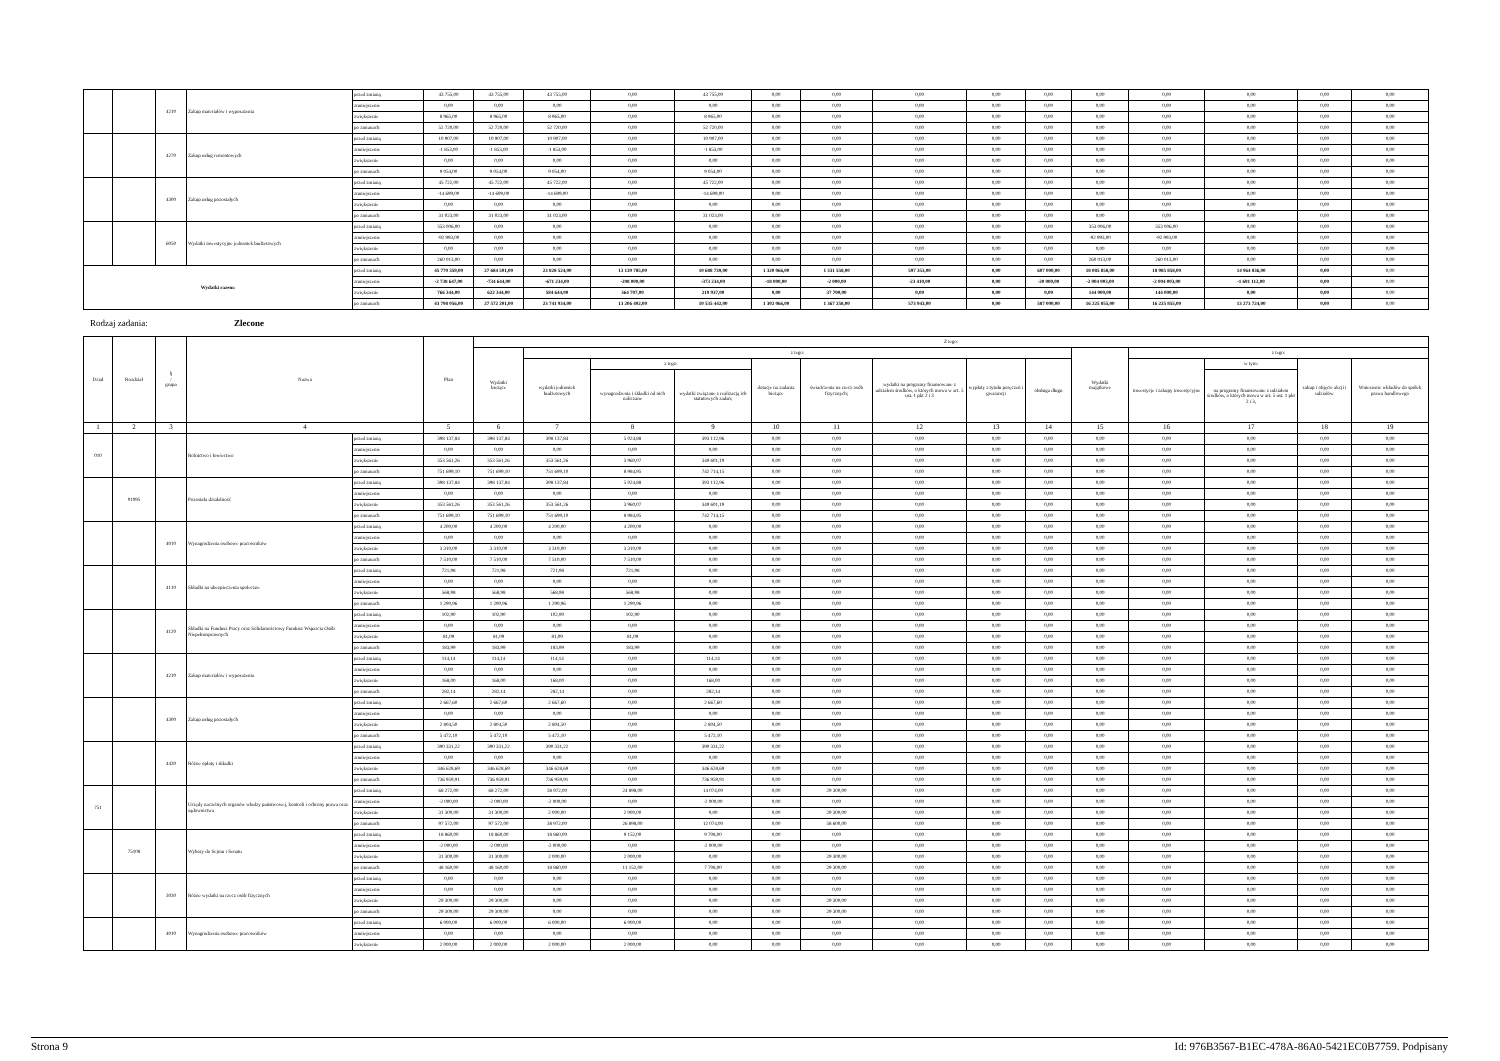| | | 4210 | Zakup materiałów i wyposażenia | przed zmianą | 43 755,00 | 43 755,00 | 43 755,00 | 0,00 | 43 755,00 | 0,00 | 0,00 | 0,00 | 0,00 | 0,00 | 0,00 | 0,00 | 0,00 | 0,00 | 0,00 |
| | | | | zmniejszenie | 0,00 | 0,00 | 0,00 | 0,00 | 0,00 | 0,00 | 0,00 | 0,00 | 0,00 | 0,00 | 0,00 | 0,00 | 0,00 | 0,00 | 0,00 |
| | | | | zwiększenie | 8 965,00 | 8 965,00 | 8 965,00 | 0,00 | 8 965,00 | 0,00 | 0,00 | 0,00 | 0,00 | 0,00 | 0,00 | 0,00 | 0,00 | 0,00 | 0,00 |
| | | | | po zmianach | 52 720,00 | 52 720,00 | 52 720,00 | 0,00 | 52 720,00 | 0,00 | 0,00 | 0,00 | 0,00 | 0,00 | 0,00 | 0,00 | 0,00 | 0,00 | 0,00 |
| | | 4270 | Zakup usług remontowych | przed zmianą | 10 907,00 | 10 907,00 | 10 907,00 | 0,00 | 10 907,00 | 0,00 | 0,00 | 0,00 | 0,00 | 0,00 | 0,00 | 0,00 | 0,00 | 0,00 | 0,00 |
| | | | | zmniejszenie | -1 853,00 | -1 853,00 | -1 853,00 | 0,00 | -1 853,00 | 0,00 | 0,00 | 0,00 | 0,00 | 0,00 | 0,00 | 0,00 | 0,00 | 0,00 | 0,00 |
| | | | | zwiększenie | 0,00 | 0,00 | 0,00 | 0,00 | 0,00 | 0,00 | 0,00 | 0,00 | 0,00 | 0,00 | 0,00 | 0,00 | 0,00 | 0,00 | 0,00 |
| | | | | po zmianach | 9 054,00 | 9 054,00 | 9 054,00 | 0,00 | 9 054,00 | 0,00 | 0,00 | 0,00 | 0,00 | 0,00 | 0,00 | 0,00 | 0,00 | 0,00 | 0,00 |
| | | 4300 | Zakup usług pozostałych | przed zmianą | 45 722,00 | 45 722,00 | 45 722,00 | 0,00 | 45 722,00 | 0,00 | 0,00 | 0,00 | 0,00 | 0,00 | 0,00 | 0,00 | 0,00 | 0,00 | 0,00 |
| | | | | zmniejszenie | -14 699,00 | -14 699,00 | -14 699,00 | 0,00 | -14 699,00 | 0,00 | 0,00 | 0,00 | 0,00 | 0,00 | 0,00 | 0,00 | 0,00 | 0,00 | 0,00 |
| | | | | zwiększenie | 0,00 | 0,00 | 0,00 | 0,00 | 0,00 | 0,00 | 0,00 | 0,00 | 0,00 | 0,00 | 0,00 | 0,00 | 0,00 | 0,00 | 0,00 |
| | | | | po zmianach | 31 023,00 | 31 023,00 | 31 023,00 | 0,00 | 31 023,00 | 0,00 | 0,00 | 0,00 | 0,00 | 0,00 | 0,00 | 0,00 | 0,00 | 0,00 | 0,00 |
| | | 6050 | Wydatki inwestycyjne jednostek budżetowych | przed zmianą | 353 006,00 | 0,00 | 0,00 | 0,00 | 0,00 | 0,00 | 0,00 | 0,00 | 0,00 | 0,00 | 353 006,00 | 353 006,00 | 0,00 | 0,00 | 0,00 |
| | | | | zmniejszenie | -92 993,00 | 0,00 | 0,00 | 0,00 | 0,00 | 0,00 | 0,00 | 0,00 | 0,00 | 0,00 | -92 993,00 | -92 993,00 | 0,00 | 0,00 | 0,00 |
| | | | | zwiększenie | 0,00 | 0,00 | 0,00 | 0,00 | 0,00 | 0,00 | 0,00 | 0,00 | 0,00 | 0,00 | 0,00 | 0,00 | 0,00 | 0,00 | 0,00 |
| | | | | po zmianach | 260 013,00 | 0,00 | 0,00 | 0,00 | 0,00 | 0,00 | 0,00 | 0,00 | 0,00 | 0,00 | 260 013,00 | 260 013,00 | 0,00 | 0,00 | 0,00 |
| Wydatki razem: | | | | przed zmianą | 45 770 359,00 | 27 684 501,00 | 23 828 524,00 | 13 139 785,00 | 10 688 739,00 | 1 320 066,00 | 1 331 558,00 | 597 353,00 | 0,00 | 607 000,00 | 18 085 858,00 | 18 085 858,00 | 14 964 836,00 | 0,00 | 0,00 |
| | | | | zmniejszenie | -2 738 647,00 | -734 644,00 | -671 234,00 | -298 000,00 | -373 234,00 | -18 000,00 | -2 000,00 | -23 410,00 | 0,00 | -20 000,00 | -2 004 003,00 | -2 004 003,00 | -1 691 112,00 | 0,00 | 0,00 |
| | | | | zwiększenie | 766 344,00 | 622 344,00 | 584 644,00 | 364 707,00 | 219 937,00 | 0,00 | 37 700,00 | 0,00 | 0,00 | 0,00 | 144 000,00 | 144 000,00 | 0,00 | 0,00 | 0,00 |
| | | | | po zmianach | 43 798 056,00 | 27 572 201,00 | 23 741 934,00 | 13 206 492,00 | 10 535 442,00 | 1 302 066,00 | 1 367 258,00 | 573 943,00 | 0,00 | 587 000,00 | 16 225 855,00 | 16 225 855,00 | 13 273 724,00 | 0,00 | 0,00 |
Rodzaj zadania: Zlecone
| Dział | Rozdział | § / grupa | Nazwa | | Plan | Z tego: | | | | | | | | | | | | | |
| --- | --- | --- | --- | --- | --- | --- | --- | --- | --- | --- | --- | --- | --- | --- | --- | --- | --- | --- | --- |
| | | | | | | Wydatki bieżące | z tego: | | | | | | | | Wydatki majątkowe | z tego: | | | |
| | | | | | | | wydatki jednostek budżetowych | z tego: | | dotacje na zadania bieżące | świadczenia na rzecz osób fizycznych; | wydatki na programy finansowane z udziałem środków, o których mowa w art. 5 ust. 1 pkt 2 i 3 | wypłaty z tytułu poręczeń i gwarancji | obsługa długu | | inwestycje i zakupy inwestycyjne | w tym: | zakup i objęcie akcji i udziałów | Wniesienie wkładów do spółek prawa handlowego |
| | | | | | | | | wynagrodzenia i składki od nich naliczane | wydatki związane z realizacją ich statutowych zadań; | | | | | | | | na programy finansowane z udziałem środków, o których mowa w art. 5 ust. 1 pkt 2 i 3, | | |
| 1 | 2 | 3 | 4 | | 5 | 6 | 7 | 8 | 9 | 10 | 11 | 12 | 13 | 14 | 15 | 16 | 17 | 18 | 19 |
| 010 | | | Rolnictwo i łowiectwo | przed zmianą | 398 137,84 | 398 137,84 | 398 137,84 | 5 024,88 | 393 112,96 | 0,00 | 0,00 | 0,00 | 0,00 | 0,00 | 0,00 | 0,00 | 0,00 | 0,00 | 0,00 |
| | | | | zmniejszenie | 0,00 | 0,00 | 0,00 | 0,00 | 0,00 | 0,00 | 0,00 | 0,00 | 0,00 | 0,00 | 0,00 | 0,00 | 0,00 | 0,00 | 0,00 |
| | | | | zwiększenie | 353 561,26 | 353 561,26 | 353 561,26 | 3 960,07 | 349 601,19 | 0,00 | 0,00 | 0,00 | 0,00 | 0,00 | 0,00 | 0,00 | 0,00 | 0,00 | 0,00 |
| | | | | po zmianach | 751 699,10 | 751 699,10 | 751 699,10 | 8 984,95 | 742 714,15 | 0,00 | 0,00 | 0,00 | 0,00 | 0,00 | 0,00 | 0,00 | 0,00 | 0,00 | 0,00 |
| | 01095 | | Pozostała działalność | przed zmianą | 398 137,84 | 398 137,84 | 398 137,84 | 5 024,88 | 393 112,96 | 0,00 | 0,00 | 0,00 | 0,00 | 0,00 | 0,00 | 0,00 | 0,00 | 0,00 | 0,00 |
| | | | | zmniejszenie | 0,00 | 0,00 | 0,00 | 0,00 | 0,00 | 0,00 | 0,00 | 0,00 | 0,00 | 0,00 | 0,00 | 0,00 | 0,00 | 0,00 | 0,00 |
| | | | | zwiększenie | 353 561,26 | 353 561,26 | 353 561,26 | 3 960,07 | 349 601,19 | 0,00 | 0,00 | 0,00 | 0,00 | 0,00 | 0,00 | 0,00 | 0,00 | 0,00 | 0,00 |
| | | | | po zmianach | 751 699,10 | 751 699,10 | 751 699,10 | 8 984,95 | 742 714,15 | 0,00 | 0,00 | 0,00 | 0,00 | 0,00 | 0,00 | 0,00 | 0,00 | 0,00 | 0,00 |
| | | 4010 | Wynagrodzenia osobowe pracowników | przed zmianą | 4 200,00 | 4 200,00 | 4 200,00 | 4 200,00 | 0,00 | 0,00 | 0,00 | 0,00 | 0,00 | 0,00 | 0,00 | 0,00 | 0,00 | 0,00 | 0,00 |
| | | | | zmniejszenie | 0,00 | 0,00 | 0,00 | 0,00 | 0,00 | 0,00 | 0,00 | 0,00 | 0,00 | 0,00 | 0,00 | 0,00 | 0,00 | 0,00 | 0,00 |
| | | | | zwiększenie | 3 310,00 | 3 310,00 | 3 310,00 | 3 310,00 | 0,00 | 0,00 | 0,00 | 0,00 | 0,00 | 0,00 | 0,00 | 0,00 | 0,00 | 0,00 | 0,00 |
| | | | | po zmianach | 7 510,00 | 7 510,00 | 7 510,00 | 7 510,00 | 0,00 | 0,00 | 0,00 | 0,00 | 0,00 | 0,00 | 0,00 | 0,00 | 0,00 | 0,00 | 0,00 |
| | | 4110 | Składki na ubezpieczenia społeczne | przed zmianą | 721,98 | 721,98 | 721,98 | 721,98 | 0,00 | 0,00 | 0,00 | 0,00 | 0,00 | 0,00 | 0,00 | 0,00 | 0,00 | 0,00 | 0,00 |
| | | | | zmniejszenie | 0,00 | 0,00 | 0,00 | 0,00 | 0,00 | 0,00 | 0,00 | 0,00 | 0,00 | 0,00 | 0,00 | 0,00 | 0,00 | 0,00 | 0,00 |
| | | | | zwiększenie | 568,98 | 568,98 | 568,98 | 568,98 | 0,00 | 0,00 | 0,00 | 0,00 | 0,00 | 0,00 | 0,00 | 0,00 | 0,00 | 0,00 | 0,00 |
| | | | | po zmianach | 1 290,96 | 1 290,96 | 1 290,96 | 1 290,96 | 0,00 | 0,00 | 0,00 | 0,00 | 0,00 | 0,00 | 0,00 | 0,00 | 0,00 | 0,00 | 0,00 |
| | | 4120 | Składki na Fundusz Pracy oraz Solidarnościowy Fundusz Wsparcia Osób Niepełnosprawnych | przed zmianą | 102,90 | 102,90 | 102,90 | 102,90 | 0,00 | 0,00 | 0,00 | 0,00 | 0,00 | 0,00 | 0,00 | 0,00 | 0,00 | 0,00 | 0,00 |
| | | | | zmniejszenie | 0,00 | 0,00 | 0,00 | 0,00 | 0,00 | 0,00 | 0,00 | 0,00 | 0,00 | 0,00 | 0,00 | 0,00 | 0,00 | 0,00 | 0,00 |
| | | | | zwiększenie | 81,09 | 81,09 | 81,09 | 81,09 | 0,00 | 0,00 | 0,00 | 0,00 | 0,00 | 0,00 | 0,00 | 0,00 | 0,00 | 0,00 | 0,00 |
| | | | | po zmianach | 183,99 | 183,99 | 183,99 | 183,99 | 0,00 | 0,00 | 0,00 | 0,00 | 0,00 | 0,00 | 0,00 | 0,00 | 0,00 | 0,00 | 0,00 |
| | | 4210 | Zakup materiałów i wyposażenia | przed zmianą | 114,14 | 114,14 | 114,14 | 0,00 | 114,14 | 0,00 | 0,00 | 0,00 | 0,00 | 0,00 | 0,00 | 0,00 | 0,00 | 0,00 | 0,00 |
| | | | | zmniejszenie | 0,00 | 0,00 | 0,00 | 0,00 | 0,00 | 0,00 | 0,00 | 0,00 | 0,00 | 0,00 | 0,00 | 0,00 | 0,00 | 0,00 | 0,00 |
| | | | | zwiększenie | 168,00 | 168,00 | 168,00 | 0,00 | 168,00 | 0,00 | 0,00 | 0,00 | 0,00 | 0,00 | 0,00 | 0,00 | 0,00 | 0,00 | 0,00 |
| | | | | po zmianach | 282,14 | 282,14 | 282,14 | 0,00 | 282,14 | 0,00 | 0,00 | 0,00 | 0,00 | 0,00 | 0,00 | 0,00 | 0,00 | 0,00 | 0,00 |
| | | 4300 | Zakup usług pozostałych | przed zmianą | 2 667,60 | 2 667,60 | 2 667,60 | 0,00 | 2 667,60 | 0,00 | 0,00 | 0,00 | 0,00 | 0,00 | 0,00 | 0,00 | 0,00 | 0,00 | 0,00 |
| | | | | zmniejszenie | 0,00 | 0,00 | 0,00 | 0,00 | 0,00 | 0,00 | 0,00 | 0,00 | 0,00 | 0,00 | 0,00 | 0,00 | 0,00 | 0,00 | 0,00 |
| | | | | zwiększenie | 2 804,50 | 2 804,50 | 2 804,50 | 0,00 | 2 804,50 | 0,00 | 0,00 | 0,00 | 0,00 | 0,00 | 0,00 | 0,00 | 0,00 | 0,00 | 0,00 |
| | | | | po zmianach | 5 472,10 | 5 472,10 | 5 472,10 | 0,00 | 5 472,10 | 0,00 | 0,00 | 0,00 | 0,00 | 0,00 | 0,00 | 0,00 | 0,00 | 0,00 | 0,00 |
| | | 4430 | Różne opłaty i składki | przed zmianą | 390 331,22 | 390 331,22 | 390 331,22 | 0,00 | 390 331,22 | 0,00 | 0,00 | 0,00 | 0,00 | 0,00 | 0,00 | 0,00 | 0,00 | 0,00 | 0,00 |
| | | | | zmniejszenie | 0,00 | 0,00 | 0,00 | 0,00 | 0,00 | 0,00 | 0,00 | 0,00 | 0,00 | 0,00 | 0,00 | 0,00 | 0,00 | 0,00 | 0,00 |
| | | | | zwiększenie | 346 628,69 | 346 628,69 | 346 628,69 | 0,00 | 346 628,69 | 0,00 | 0,00 | 0,00 | 0,00 | 0,00 | 0,00 | 0,00 | 0,00 | 0,00 | 0,00 |
| | | | | po zmianach | 736 959,91 | 736 959,91 | 736 959,91 | 0,00 | 736 959,91 | 0,00 | 0,00 | 0,00 | 0,00 | 0,00 | 0,00 | 0,00 | 0,00 | 0,00 | 0,00 |
| 751 | | | Urzędy naczelnych organów władzy państwowej, kontroli i ochrony prawa oraz sądownictwa | przed zmianą | 68 272,00 | 68 272,00 | 38 972,00 | 24 898,00 | 14 074,00 | 0,00 | 29 300,00 | 0,00 | 0,00 | 0,00 | 0,00 | 0,00 | 0,00 | 0,00 | 0,00 |
| | | | | zmniejszenie | -2 000,00 | -2 000,00 | -2 000,00 | 0,00 | -2 000,00 | 0,00 | 0,00 | 0,00 | 0,00 | 0,00 | 0,00 | 0,00 | 0,00 | 0,00 | 0,00 |
| | | | | zwiększenie | 31 300,00 | 31 300,00 | 2 000,00 | 2 000,00 | 0,00 | 0,00 | 29 300,00 | 0,00 | 0,00 | 0,00 | 0,00 | 0,00 | 0,00 | 0,00 | 0,00 |
| | | | | po zmianach | 97 572,00 | 97 572,00 | 38 972,00 | 26 898,00 | 12 074,00 | 0,00 | 58 600,00 | 0,00 | 0,00 | 0,00 | 0,00 | 0,00 | 0,00 | 0,00 | 0,00 |
| | 75108 | | Wybory do Sejmu i Senatu | przed zmianą | 18 860,00 | 18 860,00 | 18 860,00 | 9 152,00 | 9 708,00 | 0,00 | 0,00 | 0,00 | 0,00 | 0,00 | 0,00 | 0,00 | 0,00 | 0,00 | 0,00 |
| | | | | zmniejszenie | -2 000,00 | -2 000,00 | -2 000,00 | 0,00 | -2 000,00 | 0,00 | 0,00 | 0,00 | 0,00 | 0,00 | 0,00 | 0,00 | 0,00 | 0,00 | 0,00 |
| | | | | zwiększenie | 31 300,00 | 31 300,00 | 2 000,00 | 2 000,00 | 0,00 | 0,00 | 29 300,00 | 0,00 | 0,00 | 0,00 | 0,00 | 0,00 | 0,00 | 0,00 | 0,00 |
| | | | | po zmianach | 48 160,00 | 48 160,00 | 18 860,00 | 11 152,00 | 7 708,00 | 0,00 | 29 300,00 | 0,00 | 0,00 | 0,00 | 0,00 | 0,00 | 0,00 | 0,00 | 0,00 |
| | | 3030 | Różne wydatki na rzecz osób fizycznych | przed zmianą | 0,00 | 0,00 | 0,00 | 0,00 | 0,00 | 0,00 | 0,00 | 0,00 | 0,00 | 0,00 | 0,00 | 0,00 | 0,00 | 0,00 | 0,00 |
| | | | | zmniejszenie | 0,00 | 0,00 | 0,00 | 0,00 | 0,00 | 0,00 | 0,00 | 0,00 | 0,00 | 0,00 | 0,00 | 0,00 | 0,00 | 0,00 | 0,00 |
| | | | | zwiększenie | 29 300,00 | 29 300,00 | 0,00 | 0,00 | 0,00 | 0,00 | 29 300,00 | 0,00 | 0,00 | 0,00 | 0,00 | 0,00 | 0,00 | 0,00 | 0,00 |
| | | | | po zmianach | 29 300,00 | 29 300,00 | 0,00 | 0,00 | 0,00 | 0,00 | 29 300,00 | 0,00 | 0,00 | 0,00 | 0,00 | 0,00 | 0,00 | 0,00 | 0,00 |
| | | 4010 | Wynagrodzenia osobowe pracowników | przed zmianą | 6 000,00 | 6 000,00 | 6 000,00 | 6 000,00 | 0,00 | 0,00 | 0,00 | 0,00 | 0,00 | 0,00 | 0,00 | 0,00 | 0,00 | 0,00 | 0,00 |
| | | | | zmniejszenie | 0,00 | 0,00 | 0,00 | 0,00 | 0,00 | 0,00 | 0,00 | 0,00 | 0,00 | 0,00 | 0,00 | 0,00 | 0,00 | 0,00 | 0,00 |
| | | | | zwiększenie | 2 000,00 | 2 000,00 | 2 000,00 | 2 000,00 | 0,00 | 0,00 | 0,00 | 0,00 | 0,00 | 0,00 | 0,00 | 0,00 | 0,00 | 0,00 | 0,00 |
Strona 9 Id: 976B3567-B1EC-478A-86A0-5421EC0B7759. Podpisany